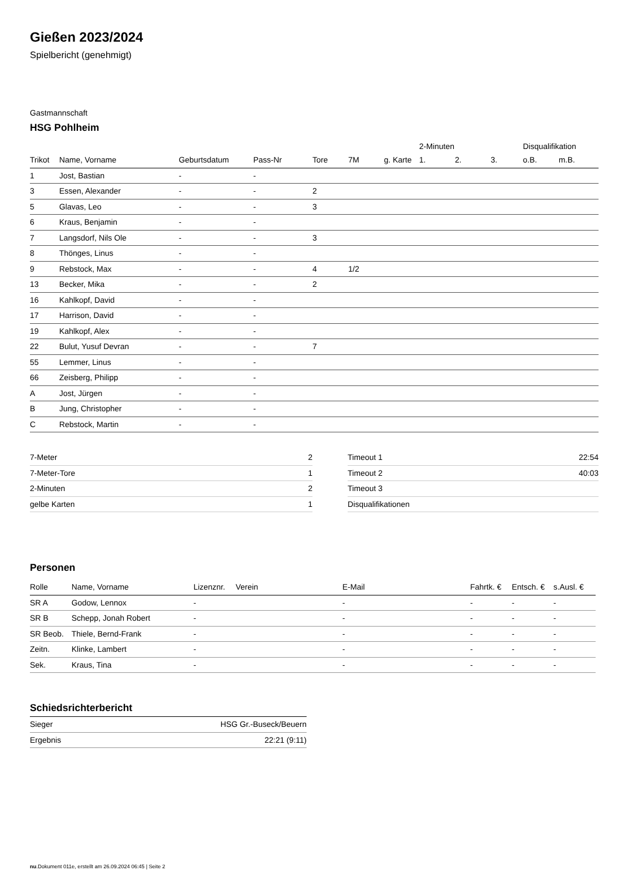Gießen 2023/2024
Spielbericht (genehmigt)
Gastmannschaft
HSG Pohlheim
| | | | | | | | 2-Minuten | | | Disqualifikation | |
| --- | --- | --- | --- | --- | --- | --- | --- | --- | --- | --- | --- |
| Trikot | Name, Vorname | Geburtsdatum | Pass-Nr | Tore | 7M | g. Karte | 1. | 2. | 3. | o.B. | m.B. |
| 1 | Jost, Bastian | - | - | | | | | | | | |
| 3 | Essen, Alexander | - | - | 2 | | | | | | | |
| 5 | Glavas, Leo | - | - | 3 | | | | | | | |
| 6 | Kraus, Benjamin | - | - | | | | | | | | |
| 7 | Langsdorf, Nils Ole | - | - | 3 | | | | | | | |
| 8 | Thönges, Linus | - | - | | | | | | | | |
| 9 | Rebstock, Max | - | - | 4 | 1/2 | | | | | | |
| 13 | Becker, Mika | - | - | 2 | | | | | | | |
| 16 | Kahlkopf, David | - | - | | | | | | | | |
| 17 | Harrison, David | - | - | | | | | | | | |
| 19 | Kahlkopf, Alex | - | - | | | | | | | | |
| 22 | Bulut, Yusuf Devran | - | - | 7 | | | | | | | |
| 55 | Lemmer, Linus | - | - | | | | | | | | |
| 66 | Zeisberg, Philipp | - | - | | | | | | | | |
| A | Jost, Jürgen | - | - | | | | | | | | |
| B | Jung, Christopher | - | - | | | | | | | | |
| C | Rebstock, Martin | - | - | | | | | | | | |
| 7-Meter | 2 |
| 7-Meter-Tore | 1 |
| 2-Minuten | 2 |
| gelbe Karten | 1 |
| Timeout 1 | 22:54 |
| Timeout 2 | 40:03 |
| Timeout 3 | |
| Disqualifikationen | |
Personen
| Rolle | Name, Vorname | Lizenznr. | Verein | E-Mail | Fahrtk. € | Entsch. € | s.Ausl. € |
| --- | --- | --- | --- | --- | --- | --- | --- |
| SR A | Godow, Lennox | - | | - | - | - | - |
| SR B | Schepp, Jonah Robert | - | | - | - | - | - |
| SR Beob. | Thiele, Bernd-Frank | - | | - | - | - | - |
| Zeitn. | Klinke, Lambert | - | | - | - | - | - |
| Sek. | Kraus, Tina | - | | - | - | - | - |
Schiedsrichterbericht
| Sieger | HSG Gr.-Buseck/Beuern |
| Ergebnis | 22:21 (9:11) |
nu.Dokument 011e, erstellt am 26.09.2024 06:45 | Seite 2